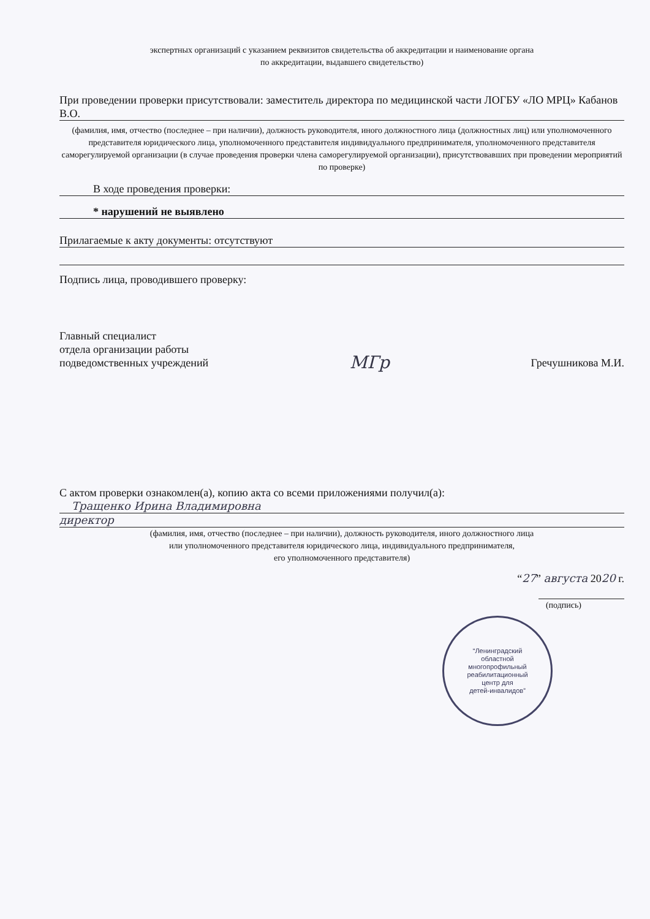экспертных организаций с указанием реквизитов свидетельства об аккредитации и наименование органа
по аккредитации, выдавшего свидетельство)
При проведении проверки присутствовали: заместитель директора по медицинской части ЛОГБУ «ЛО МРЦ» Кабанов В.О.
(фамилия, имя, отчество (последнее – при наличии), должность руководителя, иного должностного лица (должностных лиц) или уполномоченного представителя юридического лица, уполномоченного представителя индивидуального предпринимателя, уполномоченного представителя саморегулируемой организации (в случае проведения проверки члена саморегулируемой организации), присутствовавших при проведении мероприятий по проверке)
В ходе проведения проверки:
* нарушений не выявлено
Прилагаемые к акту документы: отсутствуют
Подпись лица, проводившего проверку:
Главный специалист
отдела организации работы
подведомственных учреждений МГр Гречушникова М.И.
С актом проверки ознакомлен(а), копию акта со всеми приложениями получил(а):
Тращенко Ирина Владимировна
директор
(фамилия, имя, отчество (последнее – при наличии), должность руководителя, иного должностного лица
или уполномоченного представителя юридического лица, индивидуального предпринимателя,
его уполномоченного представителя)
“27” августа 2020 г.
(подпись)
“Ленинградский
областной
многопрофильный
реабилитационный
центр для
детей-инвалидов”